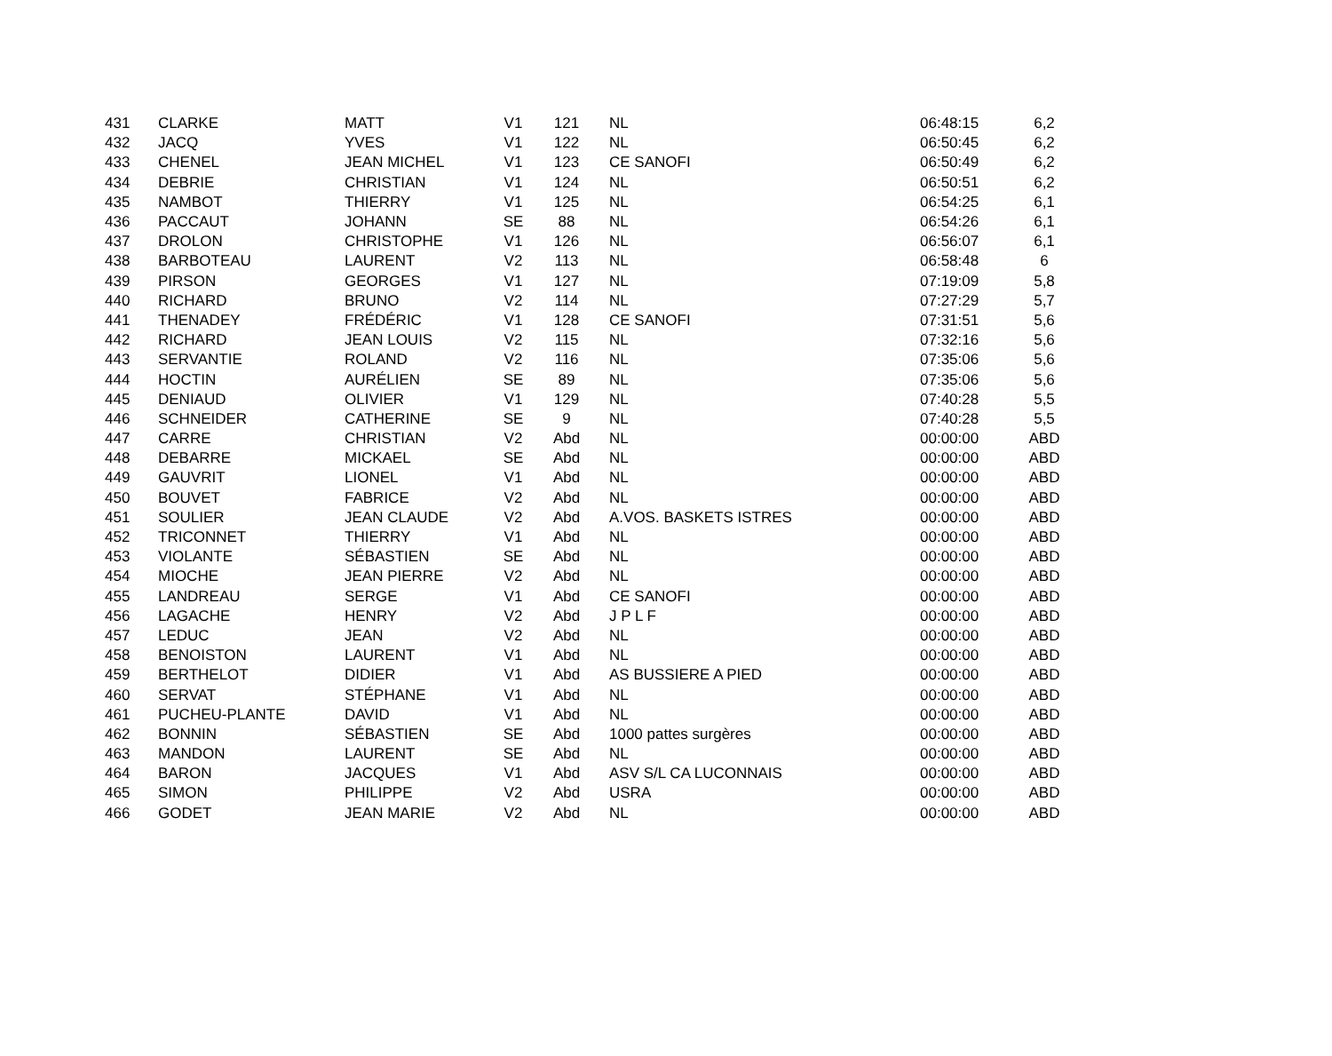| 431 | CLARKE | MATT | V1 | 121 | NL | 06:48:15 | 6,2 |
| 432 | JACQ | YVES | V1 | 122 | NL | 06:50:45 | 6,2 |
| 433 | CHENEL | JEAN MICHEL | V1 | 123 | CE SANOFI | 06:50:49 | 6,2 |
| 434 | DEBRIE | CHRISTIAN | V1 | 124 | NL | 06:50:51 | 6,2 |
| 435 | NAMBOT | THIERRY | V1 | 125 | NL | 06:54:25 | 6,1 |
| 436 | PACCAUT | JOHANN | SE | 88 | NL | 06:54:26 | 6,1 |
| 437 | DROLON | CHRISTOPHE | V1 | 126 | NL | 06:56:07 | 6,1 |
| 438 | BARBOTEAU | LAURENT | V2 | 113 | NL | 06:58:48 | 6 |
| 439 | PIRSON | GEORGES | V1 | 127 | NL | 07:19:09 | 5,8 |
| 440 | RICHARD | BRUNO | V2 | 114 | NL | 07:27:29 | 5,7 |
| 441 | THENADEY | FRÉDÉRIC | V1 | 128 | CE SANOFI | 07:31:51 | 5,6 |
| 442 | RICHARD | JEAN LOUIS | V2 | 115 | NL | 07:32:16 | 5,6 |
| 443 | SERVANTIE | ROLAND | V2 | 116 | NL | 07:35:06 | 5,6 |
| 444 | HOCTIN | AURÉLIEN | SE | 89 | NL | 07:35:06 | 5,6 |
| 445 | DENIAUD | OLIVIER | V1 | 129 | NL | 07:40:28 | 5,5 |
| 446 | SCHNEIDER | CATHERINE | SE | 9 | NL | 07:40:28 | 5,5 |
| 447 | CARRE | CHRISTIAN | V2 | Abd | NL | 00:00:00 | ABD |
| 448 | DEBARRE | MICKAEL | SE | Abd | NL | 00:00:00 | ABD |
| 449 | GAUVRIT | LIONEL | V1 | Abd | NL | 00:00:00 | ABD |
| 450 | BOUVET | FABRICE | V2 | Abd | NL | 00:00:00 | ABD |
| 451 | SOULIER | JEAN CLAUDE | V2 | Abd | A.VOS. BASKETS ISTRES | 00:00:00 | ABD |
| 452 | TRICONNET | THIERRY | V1 | Abd | NL | 00:00:00 | ABD |
| 453 | VIOLANTE | SÉBASTIEN | SE | Abd | NL | 00:00:00 | ABD |
| 454 | MIOCHE | JEAN PIERRE | V2 | Abd | NL | 00:00:00 | ABD |
| 455 | LANDREAU | SERGE | V1 | Abd | CE SANOFI | 00:00:00 | ABD |
| 456 | LAGACHE | HENRY | V2 | Abd | J P L F | 00:00:00 | ABD |
| 457 | LEDUC | JEAN | V2 | Abd | NL | 00:00:00 | ABD |
| 458 | BENOISTON | LAURENT | V1 | Abd | NL | 00:00:00 | ABD |
| 459 | BERTHELOT | DIDIER | V1 | Abd | AS BUSSIERE A PIED | 00:00:00 | ABD |
| 460 | SERVAT | STÉPHANE | V1 | Abd | NL | 00:00:00 | ABD |
| 461 | PUCHEU-PLANTE | DAVID | V1 | Abd | NL | 00:00:00 | ABD |
| 462 | BONNIN | SÉBASTIEN | SE | Abd | 1000 pattes surgères | 00:00:00 | ABD |
| 463 | MANDON | LAURENT | SE | Abd | NL | 00:00:00 | ABD |
| 464 | BARON | JACQUES | V1 | Abd | ASV S/L CA LUCONNAIS | 00:00:00 | ABD |
| 465 | SIMON | PHILIPPE | V2 | Abd | USRA | 00:00:00 | ABD |
| 466 | GODET | JEAN MARIE | V2 | Abd | NL | 00:00:00 | ABD |